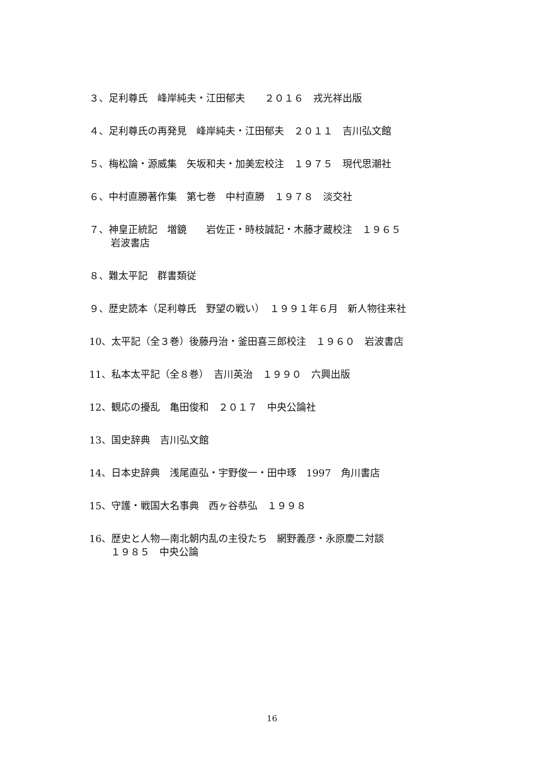３、足利尊氏　峰岸純夫・江田郁夫　　２０１６　戎光祥出版
４、足利尊氏の再発見　峰岸純夫・江田郁夫　２０１１　吉川弘文館
５、梅松論・源威集　矢坂和夫・加美宏校注　１９７５　現代思潮社
６、中村直勝著作集　第七巻　中村直勝　１９７８　淡交社
７、神皇正統記　増鏡　　岩佐正・時枝誠記・木藤才蔵校注　１９６５
岩波書店
８、難太平記　群書類従
９、歴史読本（足利尊氏　野望の戦い）　１９９１年６月　新人物往来社
10、太平記（全３巻）後藤丹治・釜田喜三郎校注　１９６０　岩波書店
11、私本太平記（全８巻）　吉川英治　１９９０　六興出版
12、観応の擾乱　亀田俊和　２０１７　中央公論社
13、国史辞典　吉川弘文館
14、日本史辞典　浅尾直弘・宇野俊一・田中琢　1997　角川書店
15、守護・戦国大名事典　西ヶ谷恭弘　１９９８
16、歴史と人物—南北朝内乱の主役たち　網野義彦・永原慶二対談
１９８５　中央公論
16